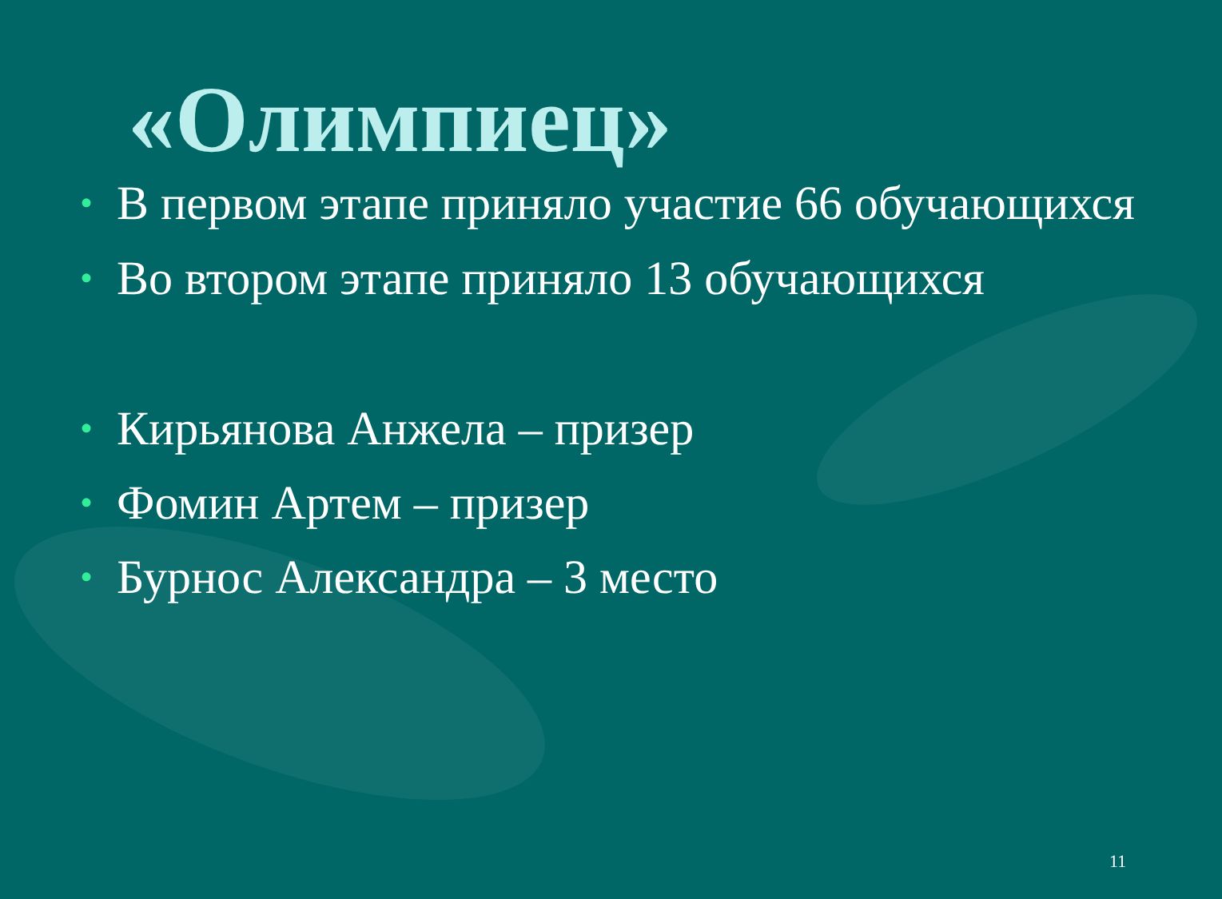«Олимпиец»
• В первом этапе приняло участие 66 обучающихся
• Во втором этапе приняло 13 обучающихся
• Кирьянова Анжела – призер
• Фомин Артем – призер
• Бурнос Александра – 3 место
11